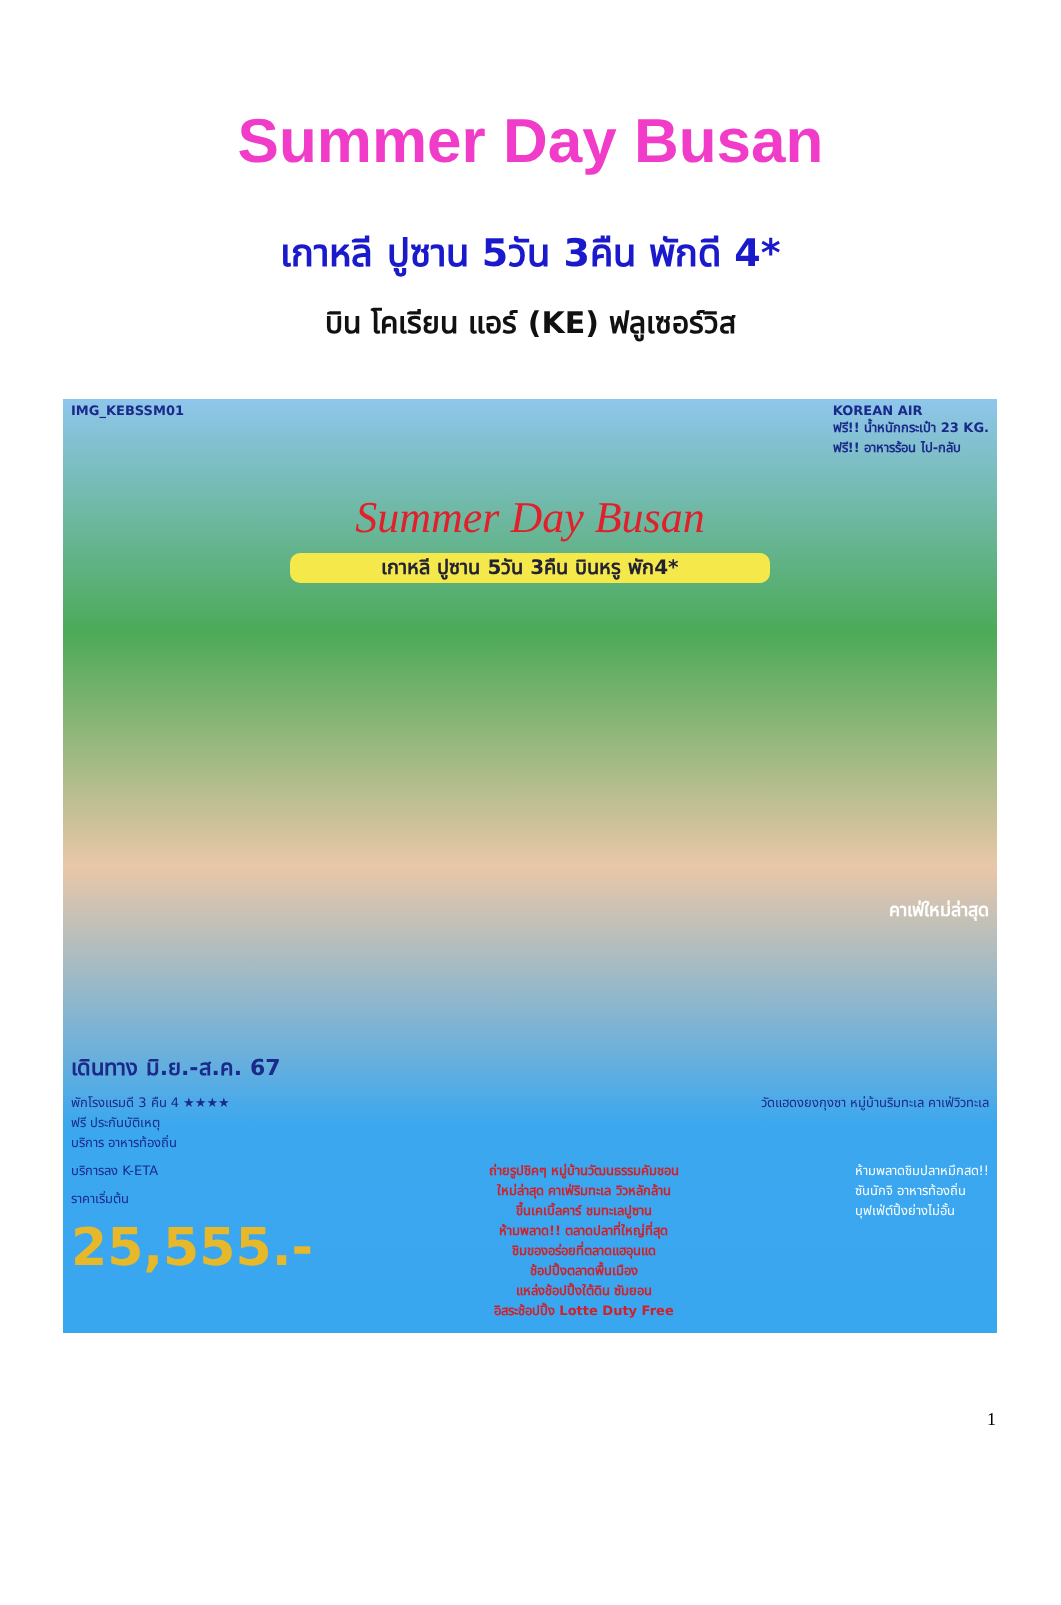Summer Day Busan
เกาหลี ปูซาน 5วัน 3คืน พักดี 4*
บิน โคเรียน แอร์ (KE) ฟลูเซอร์วิส
IMG_KEBSSM01 KOREAN AIR
ฟรี!! น้ำหนักกระเป๋า 23 KG.
ฟรี!! อาหารร้อน ไป-กลับ
Summer Day Busan
เกาหลี ปูซาน 5วัน 3คืน บินหรู พัก4*
คาเฟ่ใหม่ล่าสุด
เดินทาง มิ.ย.-ส.ค. 67
พักโรงแรมดี 3 คืน 4 ★★★★
ฟรี ประกันบัติเหตุ
บริการ อาหารท้องถิ่น
วัดแฮดงยงกุงซา หมู่บ้านริมทะเล คาเฟ่วิวทะเล
บริการลง K-ETA
ราคาเริ่มต้น
25,555.-
ถ่ายรูปชิคๆ หมู่บ้านวัฒนธรรมคัมชอน
ใหม่ล่าสุด คาเฟ่ริมทะเล วิวหลักล้าน
ขึ้นเคเบิ้ลคาร์ ชมทะเลปูซาน
ห้ามพลาด!! ตลาดปลาที่ใหญ่ที่สุด
ชิมของอร่อยที่ตลาดแฮอุนแด
ช้อปปิ้งตลาดพื้นเมือง
แหล่งช้อปปิ้งใต้ดิน ซัมยอน
อิสระช้อปปิ้ง Lotte Duty Free
ห้ามพลาดชิมปลาหมึกสด!!
ซันนักจิ อาหารท้องถิ่น
บุฟเฟ่ต์ปิ้งย่างไม่อั้น
1